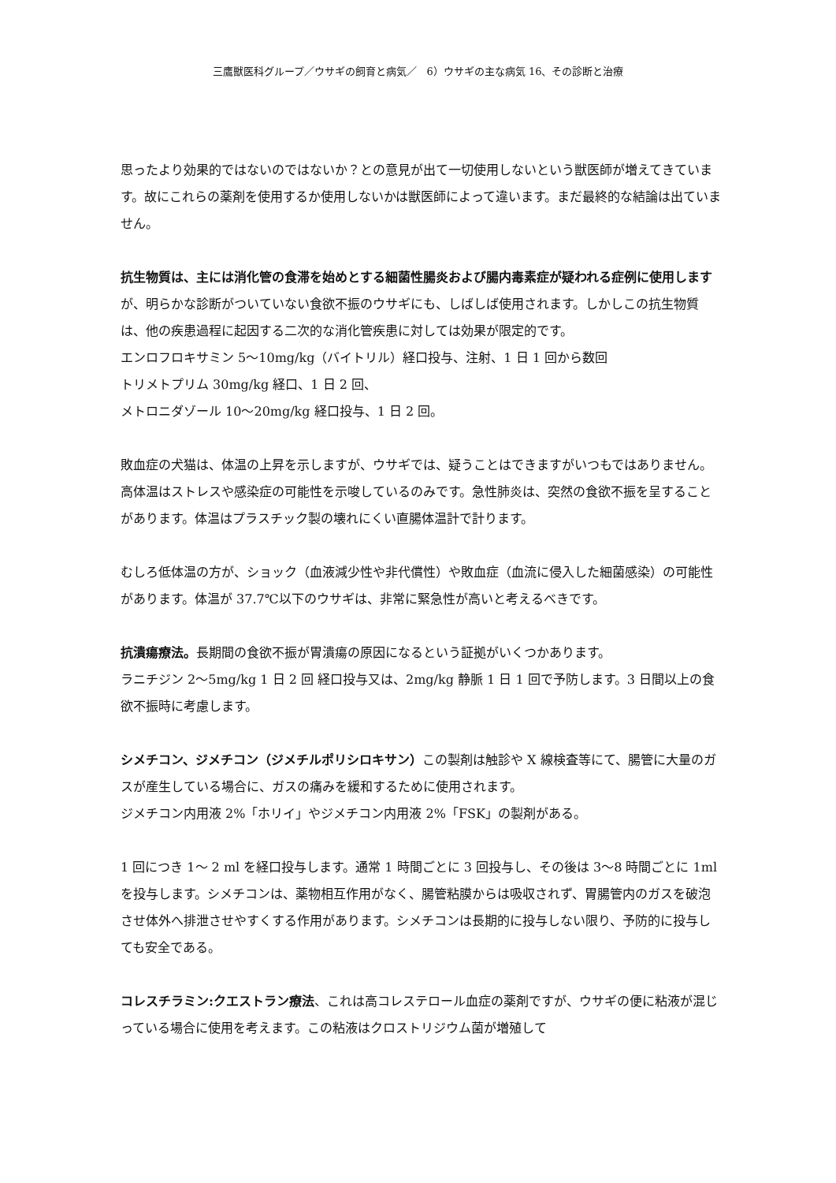三鷹獣医科グループ／ウサギの飼育と病気／　6）ウサギの主な病気 16、その診断と治療
思ったより効果的ではないのではないか？との意見が出て一切使用しないという獣医師が増えてきています。故にこれらの薬剤を使用するか使用しないかは獣医師によって違います。まだ最終的な結論は出ていません。
抗生物質は、主には消化管の食滞を始めとする細菌性腸炎および腸内毒素症が疑われる症例に使用しますが、明らかな診断がついていない食欲不振のウサギにも、しばしば使用されます。しかしこの抗生物質は、他の疾患過程に起因する二次的な消化管疾患に対しては効果が限定的です。
エンロフロキサミン 5〜10mg/kg（バイトリル）経口投与、注射、1 日 1 回から数回
トリメトプリム 30mg/kg 経口、1 日 2 回、
メトロニダゾール 10〜20mg/kg 経口投与、1 日 2 回。
敗血症の犬猫は、体温の上昇を示しますが、ウサギでは、疑うことはできますがいつもではありません。高体温はストレスや感染症の可能性を示唆しているのみです。急性肺炎は、突然の食欲不振を呈することがあります。体温はプラスチック製の壊れにくい直腸体温計で計ります。
むしろ低体温の方が、ショック（血液減少性や非代償性）や敗血症（血流に侵入した細菌感染）の可能性があります。体温が 37.7℃以下のウサギは、非常に緊急性が高いと考えるべきです。
抗潰瘍療法。長期間の食欲不振が胃潰瘍の原因になるという証拠がいくつかあります。
ラニチジン 2〜5mg/kg 1 日 2 回 経口投与又は、2mg/kg 静脈 1 日 1 回で予防します。3 日間以上の食欲不振時に考慮します。
シメチコン、ジメチコン（ジメチルポリシロキサン）この製剤は触診や X 線検査等にて、腸管に大量のガスが産生している場合に、ガスの痛みを緩和するために使用されます。
ジメチコン内用液 2%「ホリイ」やジメチコン内用液 2%「FSK」の製剤がある。
1 回につき 1〜 2 ml を経口投与します。通常 1 時間ごとに 3 回投与し、その後は 3〜8 時間ごとに 1ml を投与します。シメチコンは、薬物相互作用がなく、腸管粘膜からは吸収されず、胃腸管内のガスを破泡させ体外へ排泄させやすくする作用があります。シメチコンは長期的に投与しない限り、予防的に投与しても安全である。
コレスチラミン:クエストラン療法、これは高コレステロール血症の薬剤ですが、ウサギの便に粘液が混じっている場合に使用を考えます。この粘液はクロストリジウム菌が増殖して